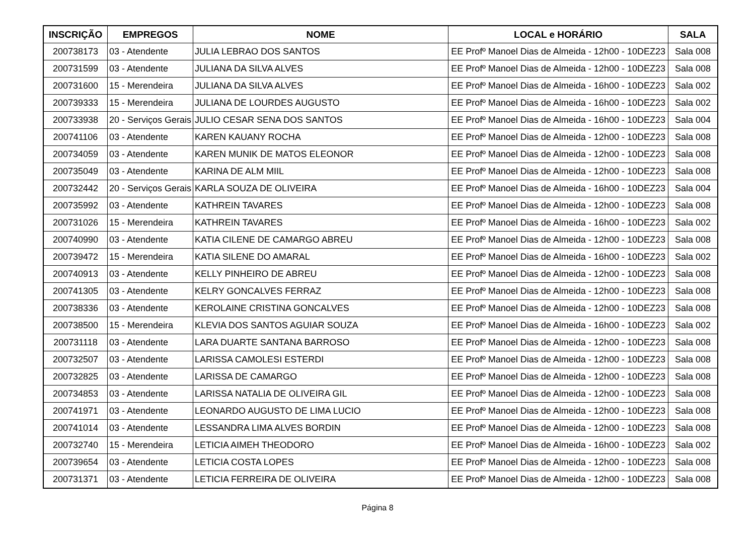| INSCRIÇÃO | EMPREGOS | NOME | LOCAL e HORÁRIO | SALA |
| --- | --- | --- | --- | --- |
| 200738173 | 03 - Atendente | JULIA LEBRAO DOS SANTOS | EE Profº Manoel Dias de Almeida - 12h00 - 10DEZ23 | Sala 008 |
| 200731599 | 03 - Atendente | JULIANA DA SILVA ALVES | EE Profº Manoel Dias de Almeida - 12h00 - 10DEZ23 | Sala 008 |
| 200731600 | 15 - Merendeira | JULIANA DA SILVA ALVES | EE Profº Manoel Dias de Almeida - 16h00 - 10DEZ23 | Sala 002 |
| 200739333 | 15 - Merendeira | JULIANA DE LOURDES AUGUSTO | EE Profº Manoel Dias de Almeida - 16h00 - 10DEZ23 | Sala 002 |
| 200733938 | 20 - Serviços Gerais | JULIO CESAR SENA DOS SANTOS | EE Profº Manoel Dias de Almeida - 16h00 - 10DEZ23 | Sala 004 |
| 200741106 | 03 - Atendente | KAREN KAUANY ROCHA | EE Profº Manoel Dias de Almeida - 12h00 - 10DEZ23 | Sala 008 |
| 200734059 | 03 - Atendente | KAREN MUNIK DE MATOS ELEONOR | EE Profº Manoel Dias de Almeida - 12h00 - 10DEZ23 | Sala 008 |
| 200735049 | 03 - Atendente | KARINA DE ALM MIIL | EE Profº Manoel Dias de Almeida - 12h00 - 10DEZ23 | Sala 008 |
| 200732442 | 20 - Serviços Gerais | KARLA SOUZA DE OLIVEIRA | EE Profº Manoel Dias de Almeida - 16h00 - 10DEZ23 | Sala 004 |
| 200735992 | 03 - Atendente | KATHREIN TAVARES | EE Profº Manoel Dias de Almeida - 12h00 - 10DEZ23 | Sala 008 |
| 200731026 | 15 - Merendeira | KATHREIN TAVARES | EE Profº Manoel Dias de Almeida - 16h00 - 10DEZ23 | Sala 002 |
| 200740990 | 03 - Atendente | KATIA CILENE DE CAMARGO ABREU | EE Profº Manoel Dias de Almeida - 12h00 - 10DEZ23 | Sala 008 |
| 200739472 | 15 - Merendeira | KATIA SILENE DO AMARAL | EE Profº Manoel Dias de Almeida - 16h00 - 10DEZ23 | Sala 002 |
| 200740913 | 03 - Atendente | KELLY PINHEIRO DE ABREU | EE Profº Manoel Dias de Almeida - 12h00 - 10DEZ23 | Sala 008 |
| 200741305 | 03 - Atendente | KELRY GONCALVES FERRAZ | EE Profº Manoel Dias de Almeida - 12h00 - 10DEZ23 | Sala 008 |
| 200738336 | 03 - Atendente | KEROLAINE CRISTINA GONCALVES | EE Profº Manoel Dias de Almeida - 12h00 - 10DEZ23 | Sala 008 |
| 200738500 | 15 - Merendeira | KLEVIA DOS SANTOS AGUIAR SOUZA | EE Profº Manoel Dias de Almeida - 16h00 - 10DEZ23 | Sala 002 |
| 200731118 | 03 - Atendente | LARA DUARTE SANTANA BARROSO | EE Profº Manoel Dias de Almeida - 12h00 - 10DEZ23 | Sala 008 |
| 200732507 | 03 - Atendente | LARISSA CAMOLESI ESTERDI | EE Profº Manoel Dias de Almeida - 12h00 - 10DEZ23 | Sala 008 |
| 200732825 | 03 - Atendente | LARISSA DE CAMARGO | EE Profº Manoel Dias de Almeida - 12h00 - 10DEZ23 | Sala 008 |
| 200734853 | 03 - Atendente | LARISSA NATALIA DE OLIVEIRA GIL | EE Profº Manoel Dias de Almeida - 12h00 - 10DEZ23 | Sala 008 |
| 200741971 | 03 - Atendente | LEONARDO AUGUSTO DE LIMA LUCIO | EE Profº Manoel Dias de Almeida - 12h00 - 10DEZ23 | Sala 008 |
| 200741014 | 03 - Atendente | LESSANDRA LIMA ALVES BORDIN | EE Profº Manoel Dias de Almeida - 12h00 - 10DEZ23 | Sala 008 |
| 200732740 | 15 - Merendeira | LETICIA AIMEH THEODORO | EE Profº Manoel Dias de Almeida - 16h00 - 10DEZ23 | Sala 002 |
| 200739654 | 03 - Atendente | LETICIA COSTA LOPES | EE Profº Manoel Dias de Almeida - 12h00 - 10DEZ23 | Sala 008 |
| 200731371 | 03 - Atendente | LETICIA FERREIRA DE OLIVEIRA | EE Profº Manoel Dias de Almeida - 12h00 - 10DEZ23 | Sala 008 |
Página 8